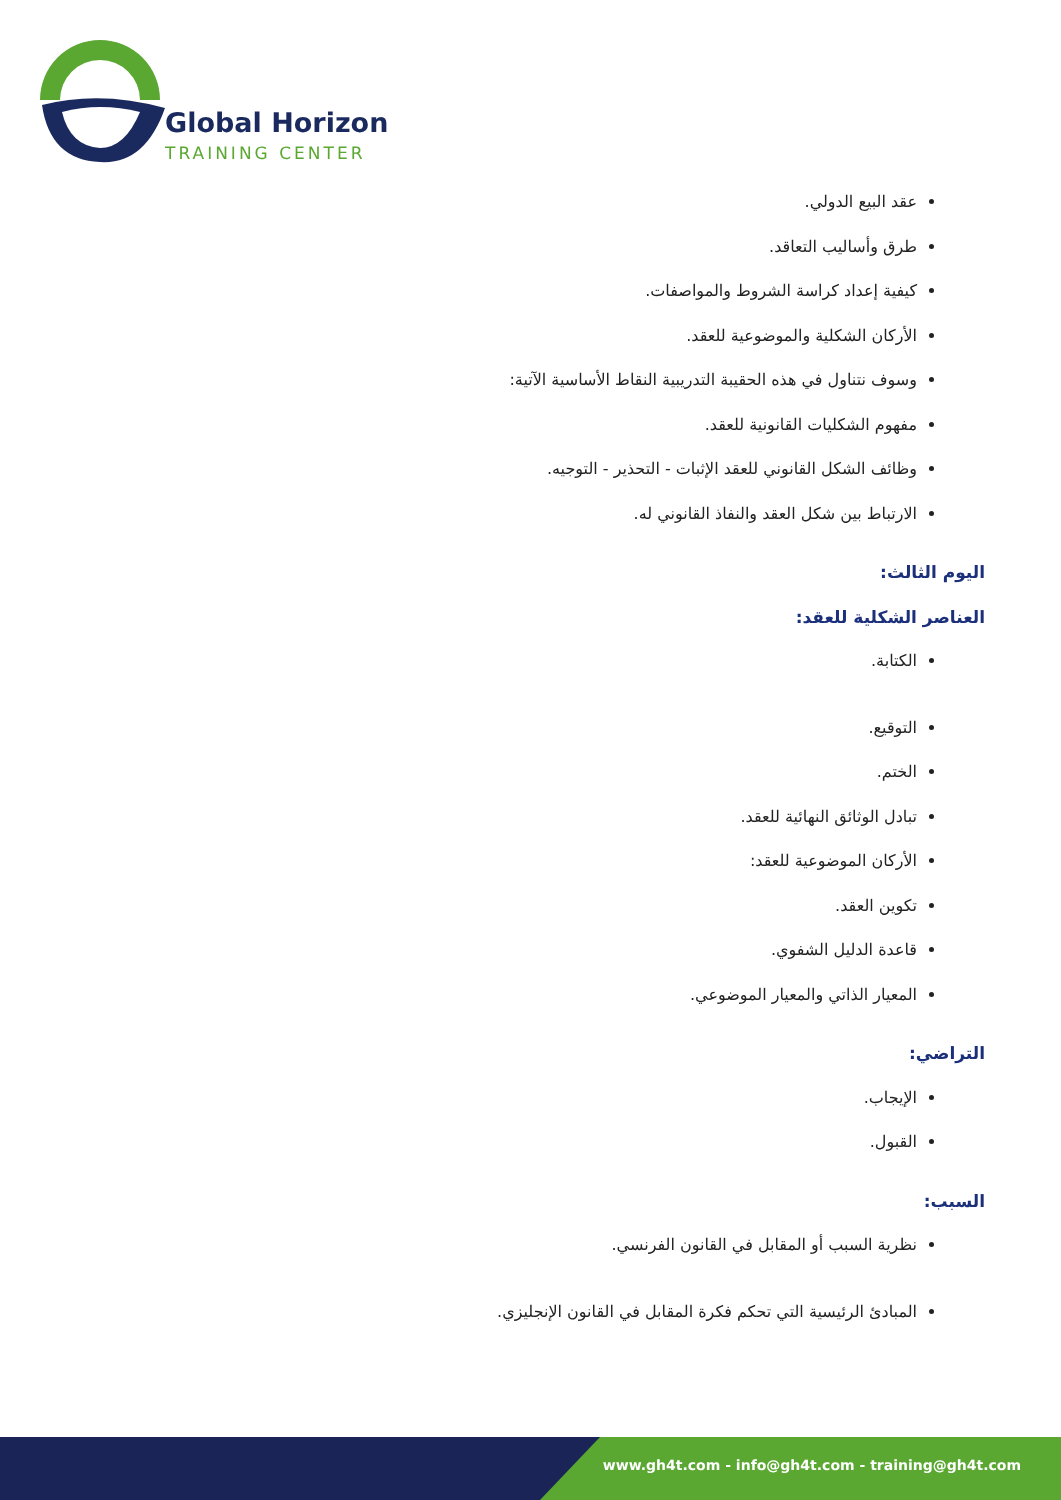Global Horizon
TRAINING CENTER
عقد البيع الدولي.
طرق وأساليب التعاقد.
كيفية إعداد كراسة الشروط والمواصفات.
الأركان الشكلية والموضوعية للعقد.
وسوف نتناول في هذه الحقيبة التدريبية النقاط الأساسية الآتية:
مفهوم الشكليات القانونية للعقد.
وظائف الشكل القانوني للعقد الإثبات - التحذير - التوجيه.
الارتباط بين شكل العقد والنفاذ القانوني له.
اليوم الثالث:
العناصر الشكلية للعقد:
الكتابة.
التوقيع.
الختم.
تبادل الوثائق النهائية للعقد.
الأركان الموضوعية للعقد:
تكوين العقد.
قاعدة الدليل الشفوي.
المعيار الذاتي والمعيار الموضوعي.
التراضي:
الإيجاب.
القبول.
السبب:
نظرية السبب أو المقابل في القانون الفرنسي.
المبادئ الرئيسية التي تحكم فكرة المقابل في القانون الإنجليزي.
www.gh4t.com - info@gh4t.com - training@gh4t.com